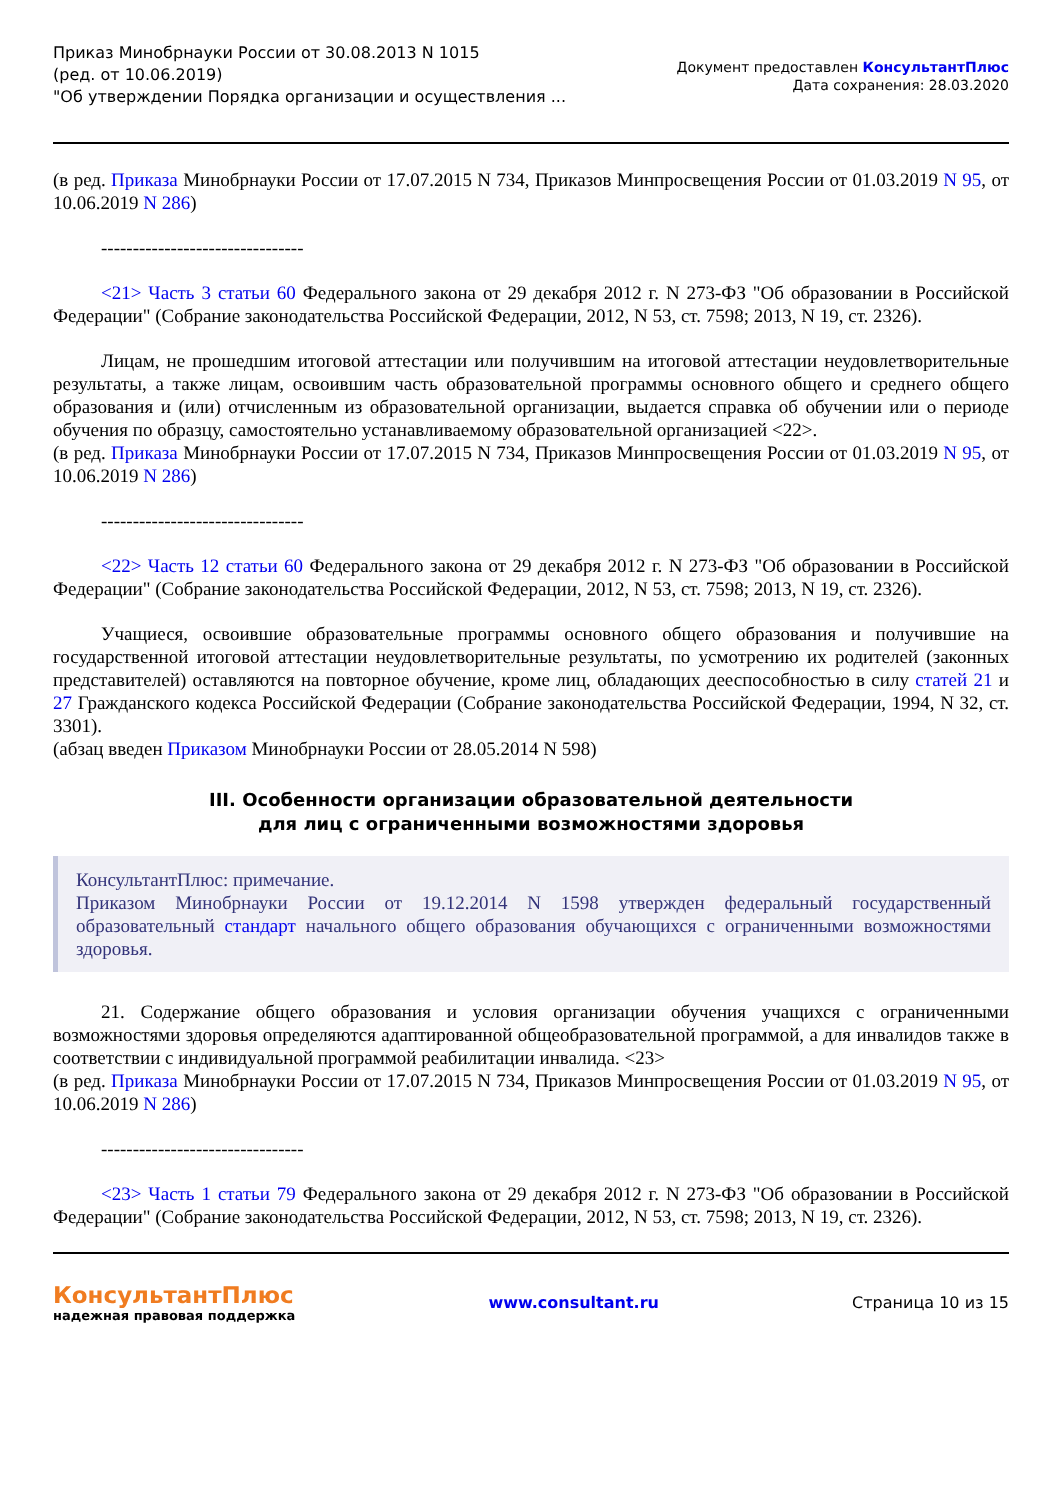Приказ Минобрнауки России от 30.08.2013 N 1015
(ред. от 10.06.2019)
"Об утверждении Порядка организации и осуществления ...
Документ предоставлен КонсультантПлюс
Дата сохранения: 28.03.2020
(в ред. Приказа Минобрнауки России от 17.07.2015 N 734, Приказов Минпросвещения России от 01.03.2019 N 95, от 10.06.2019 N 286)
--------------------------------
<21> Часть 3 статьи 60 Федерального закона от 29 декабря 2012 г. N 273-ФЗ "Об образовании в Российской Федерации" (Собрание законодательства Российской Федерации, 2012, N 53, ст. 7598; 2013, N 19, ст. 2326).
Лицам, не прошедшим итоговой аттестации или получившим на итоговой аттестации неудовлетворительные результаты, а также лицам, освоившим часть образовательной программы основного общего и среднего общего образования и (или) отчисленным из образовательной организации, выдается справка об обучении или о периоде обучения по образцу, самостоятельно устанавливаемому образовательной организацией <22>.
(в ред. Приказа Минобрнауки России от 17.07.2015 N 734, Приказов Минпросвещения России от 01.03.2019 N 95, от 10.06.2019 N 286)
--------------------------------
<22> Часть 12 статьи 60 Федерального закона от 29 декабря 2012 г. N 273-ФЗ "Об образовании в Российской Федерации" (Собрание законодательства Российской Федерации, 2012, N 53, ст. 7598; 2013, N 19, ст. 2326).
Учащиеся, освоившие образовательные программы основного общего образования и получившие на государственной итоговой аттестации неудовлетворительные результаты, по усмотрению их родителей (законных представителей) оставляются на повторное обучение, кроме лиц, обладающих дееспособностью в силу статей 21 и 27 Гражданского кодекса Российской Федерации (Собрание законодательства Российской Федерации, 1994, N 32, ст. 3301).
(абзац введен Приказом Минобрнауки России от 28.05.2014 N 598)
III. Особенности организации образовательной деятельности
для лиц с ограниченными возможностями здоровья
КонсультантПлюс: примечание.
Приказом Минобрнауки России от 19.12.2014 N 1598 утвержден федеральный государственный образовательный стандарт начального общего образования обучающихся с ограниченными возможностями здоровья.
21. Содержание общего образования и условия организации обучения учащихся с ограниченными возможностями здоровья определяются адаптированной общеобразовательной программой, а для инвалидов также в соответствии с индивидуальной программой реабилитации инвалида. <23>
(в ред. Приказа Минобрнауки России от 17.07.2015 N 734, Приказов Минпросвещения России от 01.03.2019 N 95, от 10.06.2019 N 286)
--------------------------------
<23> Часть 1 статьи 79 Федерального закона от 29 декабря 2012 г. N 273-ФЗ "Об образовании в Российской Федерации" (Собрание законодательства Российской Федерации, 2012, N 53, ст. 7598; 2013, N 19, ст. 2326).
КонсультантПлюс
надежная правовая поддержка
www.consultant.ru Страница 10 из 15